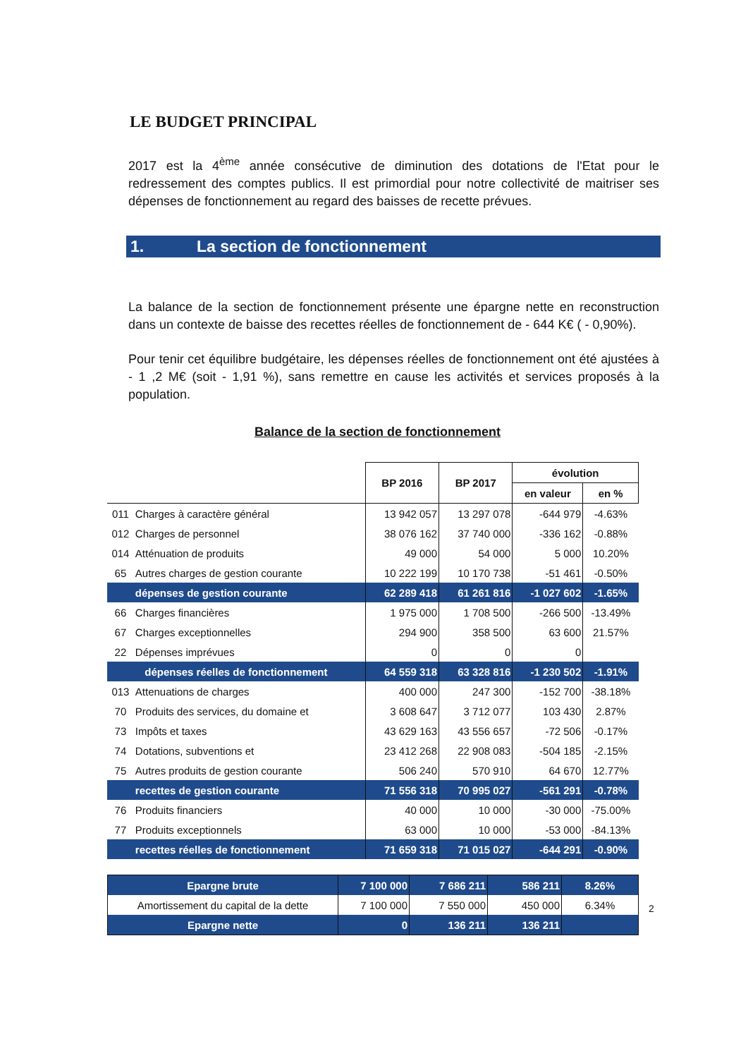LE BUDGET PRINCIPAL
2017 est la 4<sup>ème</sup> année consécutive de diminution des dotations de l'Etat pour le redressement des comptes publics. Il est primordial pour notre collectivité de maitriser ses dépenses de fonctionnement au regard des baisses de recette prévues.
1. La section de fonctionnement
La balance de la section de fonctionnement présente une épargne nette en reconstruction dans un contexte de baisse des recettes réelles de fonctionnement de - 644 K€ ( - 0,90%).
Pour tenir cet équilibre budgétaire, les dépenses réelles de fonctionnement ont été ajustées à - 1 ,2 M€ (soit - 1,91 %), sans remettre en cause les activités et services proposés à la population.
Balance de la section de fonctionnement
| | | BP 2016 | BP 2017 | évolution | |
| --- | --- | --- | --- | --- | --- |
| | | | | en valeur | en % |
| 011 | Charges à caractère général | 13 942 057 | 13 297 078 | -644 979 | -4.63% |
| 012 | Charges de personnel | 38 076 162 | 37 740 000 | -336 162 | -0.88% |
| 014 | Atténuation de produits | 49 000 | 54 000 | 5 000 | 10.20% |
| 65 | Autres charges de gestion courante | 10 222 199 | 10 170 738 | -51 461 | -0.50% |
| | dépenses de gestion courante | 62 289 418 | 61 261 816 | -1 027 602 | -1.65% |
| 66 | Charges financières | 1 975 000 | 1 708 500 | -266 500 | -13.49% |
| 67 | Charges exceptionnelles | 294 900 | 358 500 | 63 600 | 21.57% |
| 22 | Dépenses imprévues | 0 | 0 | 0 | |
| dépenses réelles de fonctionnement | | 64 559 318 | 63 328 816 | -1 230 502 | -1.91% |
| 013 | Attenuations de charges | 400 000 | 247 300 | -152 700 | -38.18% |
| 70 | Produits des services, du domaine et | 3 608 647 | 3 712 077 | 103 430 | 2.87% |
| 73 | Impôts et taxes | 43 629 163 | 43 556 657 | -72 506 | -0.17% |
| 74 | Dotations, subventions et | 23 412 268 | 22 908 083 | -504 185 | -2.15% |
| 75 | Autres produits de gestion courante | 506 240 | 570 910 | 64 670 | 12.77% |
| | recettes de gestion courante | 71 556 318 | 70 995 027 | -561 291 | -0.78% |
| 76 | Produits financiers | 40 000 | 10 000 | -30 000 | -75.00% |
| 77 | Produits exceptionnels | 63 000 | 10 000 | -53 000 | -84.13% |
| | recettes réelles de fonctionnement | 71 659 318 | 71 015 027 | -644 291 | -0.90% |
| Epargne brute | 7 100 000 | 7 686 211 | 586 211 | 8.26% |
| Amortissement du capital de la dette | 7 100 000 | 7 550 000 | 450 000 | 6.34% |
| Epargne nette | 0 | 136 211 | 136 211 | |
2